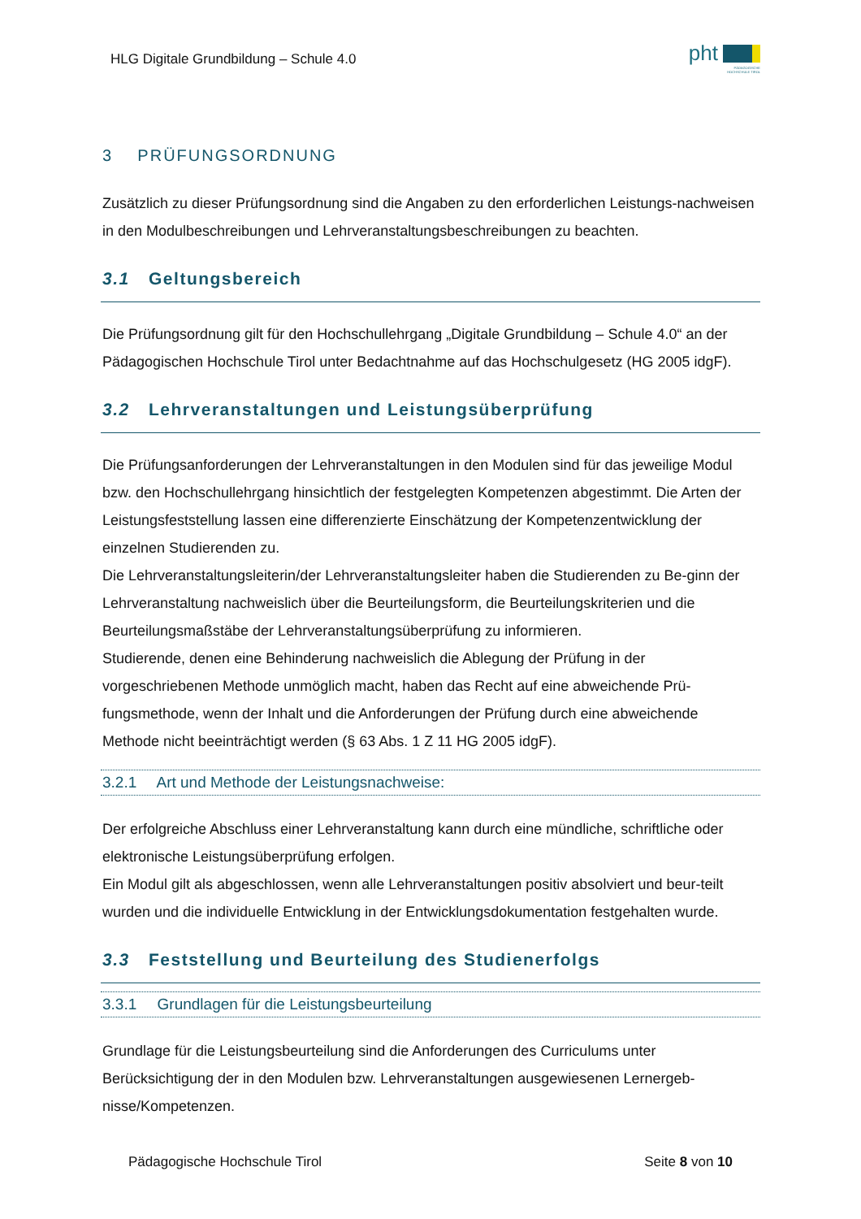HLG Digitale Grundbildung – Schule 4.0
pht
PÄDAGOGISCHE
HOCHSCHULE TIROL
3 PRÜFUNGSORDNUNG
Zusätzlich zu dieser Prüfungsordnung sind die Angaben zu den erforderlichen Leistungs-nachweisen in den Modulbeschreibungen und Lehrveranstaltungsbeschreibungen zu beachten.
3.1 Geltungsbereich
Die Prüfungsordnung gilt für den Hochschullehrgang „Digitale Grundbildung – Schule 4.0“ an der Pädagogischen Hochschule Tirol unter Bedachtnahme auf das Hochschulgesetz (HG 2005 idgF).
3.2 Lehrveranstaltungen und Leistungsüberprüfung
Die Prüfungsanforderungen der Lehrveranstaltungen in den Modulen sind für das jeweilige Modul bzw. den Hochschullehrgang hinsichtlich der festgelegten Kompetenzen abgestimmt. Die Arten der Leistungsfeststellung lassen eine differenzierte Einschätzung der Kompetenzentwicklung der einzelnen Studierenden zu.
Die Lehrveranstaltungsleiterin/der Lehrveranstaltungsleiter haben die Studierenden zu Be-ginn der Lehrveranstaltung nachweislich über die Beurteilungsform, die Beurteilungskriterien und die Beurteilungsmaßstäbe der Lehrveranstaltungsüberprüfung zu informieren.
Studierende, denen eine Behinderung nachweislich die Ablegung der Prüfung in der vorgeschriebenen Methode unmöglich macht, haben das Recht auf eine abweichende Prü-fungsmethode, wenn der Inhalt und die Anforderungen der Prüfung durch eine abweichende Methode nicht beeinträchtigt werden (§ 63 Abs. 1 Z 11 HG 2005 idgF).
3.2.1 Art und Methode der Leistungsnachweise:
Der erfolgreiche Abschluss einer Lehrveranstaltung kann durch eine mündliche, schriftliche oder elektronische Leistungsüberprüfung erfolgen.
Ein Modul gilt als abgeschlossen, wenn alle Lehrveranstaltungen positiv absolviert und beur-teilt wurden und die individuelle Entwicklung in der Entwicklungsdokumentation festgehalten wurde.
3.3 Feststellung und Beurteilung des Studienerfolgs
3.3.1 Grundlagen für die Leistungsbeurteilung
Grundlage für die Leistungsbeurteilung sind die Anforderungen des Curriculums unter Berücksichtigung der in den Modulen bzw. Lehrveranstaltungen ausgewiesenen Lernergeb-nisse/Kompetenzen.
Pädagogische Hochschule Tirol Seite 8 von 10